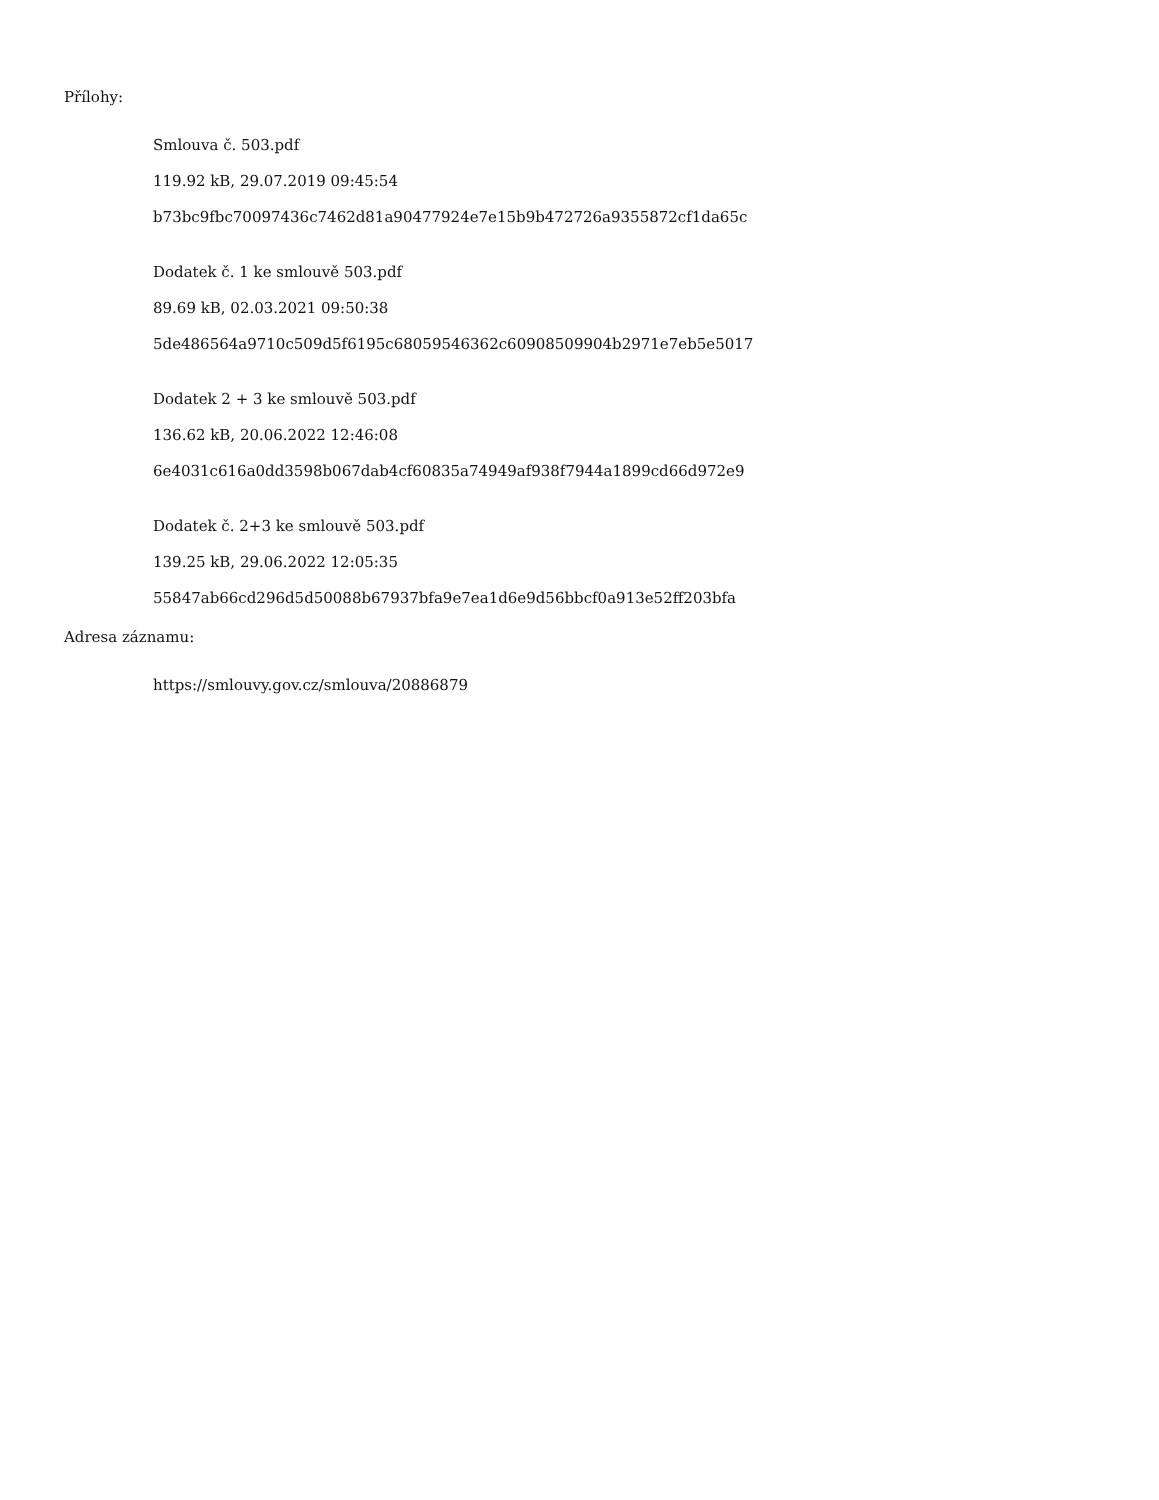Přílohy:
Smlouva č. 503.pdf
119.92 kB, 29.07.2019 09:45:54
b73bc9fbc70097436c7462d81a90477924e7e15b9b472726a9355872cf1da65c
Dodatek č. 1 ke smlouvě 503.pdf
89.69 kB, 02.03.2021 09:50:38
5de486564a9710c509d5f6195c68059546362c60908509904b2971e7eb5e5017
Dodatek 2 + 3 ke smlouvě 503.pdf
136.62 kB, 20.06.2022 12:46:08
6e4031c616a0dd3598b067dab4cf60835a74949af938f7944a1899cd66d972e9
Dodatek č. 2+3 ke smlouvě 503.pdf
139.25 kB, 29.06.2022 12:05:35
55847ab66cd296d5d50088b67937bfa9e7ea1d6e9d56bbcf0a913e52ff203bfa
Adresa záznamu:
https://smlouvy.gov.cz/smlouva/20886879